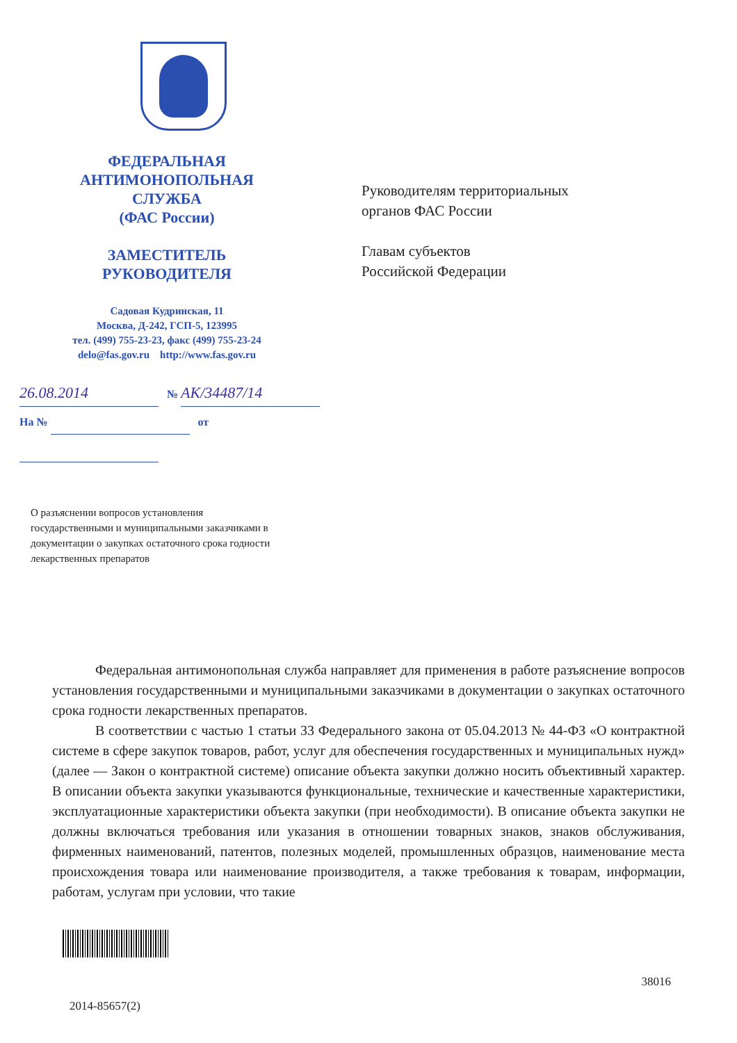ФЕДЕРАЛЬНАЯ
АНТИМОНОПОЛЬНАЯ
СЛУЖБА
(ФАС России)
ЗАМЕСТИТЕЛЬ
РУКОВОДИТЕЛЯ
Садовая Кудринская, 11
Москва, Д-242, ГСП-5, 123995
тел. (499) 755-23-23, факс (499) 755-23-24
delo@fas.gov.ru http://www.fas.gov.ru
26.08.2014 № АК/34487/14
На № от
Руководителям территориальных
органов ФАС России
Главам субъектов
Российской Федерации
О разъяснении вопросов установления государственными и муниципальными заказчиками в документации о закупках остаточного срока годности лекарственных препаратов
Федеральная антимонопольная служба направляет для применения в работе разъяснение вопросов установления государственными и муниципальными заказчиками в документации о закупках остаточного срока годности лекарственных препаратов.
В соответствии с частью 1 статьи 33 Федерального закона от 05.04.2013 № 44-ФЗ «О контрактной системе в сфере закупок товаров, работ, услуг для обеспечения государственных и муниципальных нужд» (далее — Закон о контрактной системе) описание объекта закупки должно носить объективный характер. В описании объекта закупки указываются функциональные, технические и качественные характеристики, эксплуатационные характеристики объекта закупки (при необходимости). В описание объекта закупки не должны включаться требования или указания в отношении товарных знаков, знаков обслуживания, фирменных наименований, патентов, полезных моделей, промышленных образцов, наименование места происхождения товара или наименование производителя, а также требования к товарам, информации, работам, услугам при условии, что такие
38016
2014-85657(2)